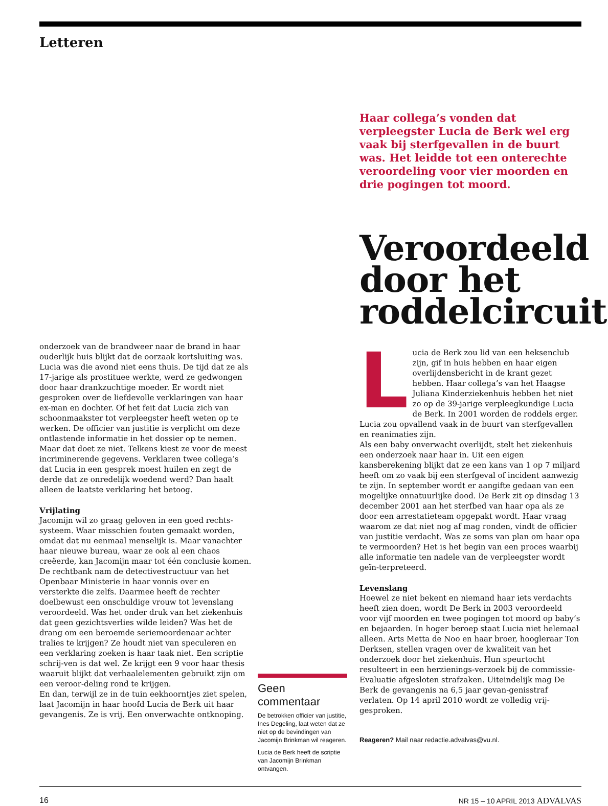Letteren
onderzoek van de brandweer naar de brand in haar ouderlijk huis blijkt dat de oorzaak kortsluiting was. Lucia was die avond niet eens thuis. De tijd dat ze als 17-jarige als prostituee werkte, werd ze gedwongen door haar drankzuchtige moeder. Er wordt niet gesproken over de liefdevolle verklaringen van haar ex-man en dochter. Of het feit dat Lucia zich van schoonmaakster tot verpleegster heeft weten op te werken. De officier van justitie is verplicht om deze ontlastende informatie in het dossier op te nemen.
Maar dat doet ze niet. Telkens kiest ze voor de meest incriminerende gegevens. Verklaren twee collega’s dat Lucia in een gesprek moest huilen en zegt de derde dat ze onredelijk woedend werd? Dan haalt alleen de laatste verklaring het betoog.
Vrijlating
Jacomijn wil zo graag geloven in een goed rechts-systeem. Waar misschien fouten gemaakt worden, omdat dat nu eenmaal menselijk is. Maar vanachter haar nieuwe bureau, waar ze ook al een chaos creëerde, kan Jacomijn maar tot één conclusie komen. De rechtbank nam de detectivestructuur van het Openbaar Ministerie in haar vonnis over en versterkte die zelfs. Daarmee heeft de rechter doelbewust een onschuldige vrouw tot levenslang veroordeeld. Was het onder druk van het ziekenhuis dat geen gezichtsverlies wilde leiden? Was het de drang om een beroemde seriemoordenaar achter tralies te krijgen? Ze houdt niet van speculeren en een verklaring zoeken is haar taak niet. Een scriptie schrij-ven is dat wel. Ze krijgt een 9 voor haar thesis waaruit blijkt dat verhaalelementen gebruikt zijn om een veroor-deling rond te krijgen.
En dan, terwijl ze in de tuin eekhoorntjes ziet spelen, laat Jacomijn in haar hoofd Lucia de Berk uit haar gevangenis. Ze is vrij. Een onverwachte ontknoping.
Geen commentaar
De betrokken officier van justitie, Ines Degeling, laat weten dat ze niet op de bevindingen van Jacomijn Brinkman wil reageren.
Lucia de Berk heeft de scriptie van Jacomijn Brinkman ontvangen.
Haar collega’s vonden dat verpleegster Lucia de Berk wel erg vaak bij sterfgevallen in de buurt was. Het leidde tot een onterechte veroordeling voor vier moorden en drie pogingen tot moord.
Veroordeeld door het roddelcircuit
Lucia de Berk zou lid van een heksenclub zijn, gif in huis hebben en haar eigen overlijdensbericht in de krant gezet hebben. Haar collega’s van het Haagse Juliana Kinderziekenhuis hebben het niet zo op de 39-jarige verpleegkundige Lucia de Berk. In 2001 worden de roddels erger. Lucia zou opvallend vaak in de buurt van sterfgevallen en reanimaties zijn.
Als een baby onverwacht overlijdt, stelt het ziekenhuis een onderzoek naar haar in. Uit een eigen kansberekening blijkt dat ze een kans van 1 op 7 miljard heeft om zo vaak bij een sterfgeval of incident aanwezig te zijn. In september wordt er aangifte gedaan van een mogelijke onnatuurlijke dood. De Berk zit op dinsdag 13 december 2001 aan het sterfbed van haar opa als ze door een arrestatieteam opgepakt wordt. Haar vraag waarom ze dat niet nog af mag ronden, vindt de officier van justitie verdacht. Was ze soms van plan om haar opa te vermoorden? Het is het begin van een proces waarbij alle informatie ten nadele van de verpleegster wordt geïn-terpreteerd.
Levenslang
Hoewel ze niet bekent en niemand haar iets verdachts heeft zien doen, wordt De Berk in 2003 veroordeeld voor vijf moorden en twee pogingen tot moord op baby’s en bejaarden. In hoger beroep staat Lucia niet helemaal alleen. Arts Metta de Noo en haar broer, hoogleraar Ton Derksen, stellen vragen over de kwaliteit van het onderzoek door het ziekenhuis. Hun speurtocht resulteert in een herzienings-verzoek bij de commissie-Evaluatie afgesloten strafzaken. Uiteindelijk mag De Berk de gevangenis na 6,5 jaar gevan-genisstraf verlaten. Op 14 april 2010 wordt ze volledig vrij-gesproken.
Reageren? Mail naar redactie.advalvas@vu.nl.
16 NR 15 – 10 APRIL 2013 ADVALVAS